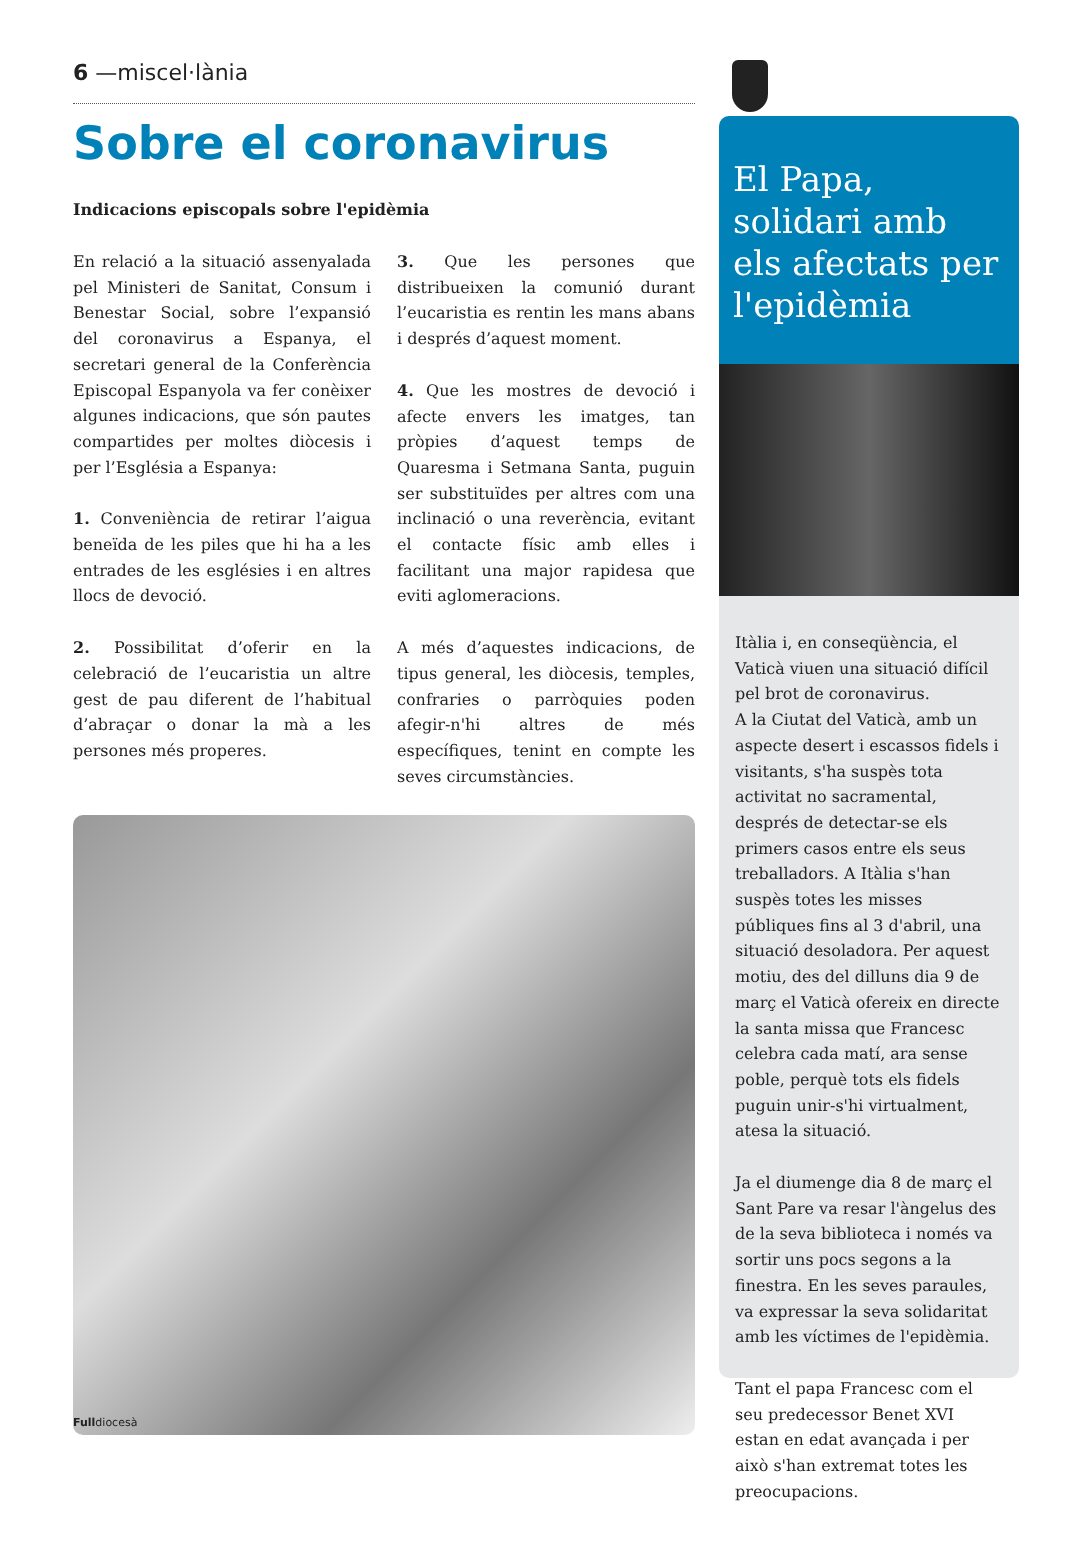6 —miscel·lània
Sobre el coronavirus
Indicacions episcopals sobre l'epidèmia
En relació a la situació assenyalada pel Ministeri de Sanitat, Consum i Benestar Social, sobre l’expansió del coronavirus a Espanya, el secretari general de la Conferència Episcopal Espanyola va fer conèixer algunes indicacions, que són pautes compartides per moltes diòcesis i per l’Església a Espanya:
1. Conveniència de retirar l’aigua beneïda de les piles que hi ha a les entrades de les esglésies i en altres llocs de devoció.
2. Possibilitat d’oferir en la celebració de l’eucaristia un altre gest de pau diferent de l’habitual d’abraçar o donar la mà a les persones més properes.
3. Que les persones que distribueixen la comunió durant l’eucaristia es rentin les mans abans i després d’aquest moment.
4. Que les mostres de devoció i afecte envers les imatges, tan pròpies d’aquest temps de Quaresma i Setmana Santa, puguin ser substituïdes per altres com una inclinació o una reverència, evitant el contacte físic amb elles i facilitant una major rapidesa que eviti aglomeracions.
A més d’aquestes indicacions, de tipus general, les diòcesis, temples, confraries o parròquies poden afegir-n'hi altres de més específiques, tenint en compte les seves circumstàncies.
El Papa, solidari amb els afectats per l'epidèmia
Itàlia i, en conseqüència, el Vaticà viuen una situació difícil pel brot de coronavirus.
A la Ciutat del Vaticà, amb un aspecte desert i escassos fidels i visitants, s'ha suspès tota activitat no sacramental, després de detectar-se els primers casos entre els seus treballadors. A Itàlia s'han suspès totes les misses públiques fins al 3 d'abril, una situació desoladora. Per aquest motiu, des del dilluns dia 9 de març el Vaticà ofereix en directe la santa missa que Francesc celebra cada matí, ara sense poble, perquè tots els fidels puguin unir-s'hi virtualment, atesa la situació.
Ja el diumenge dia 8 de març el Sant Pare va resar l'àngelus des de la seva biblioteca i només va sortir uns pocs segons a la finestra. En les seves paraules, va expressar la seva solidaritat amb les víctimes de l'epidèmia.
Tant el papa Francesc com el seu predecessor Benet XVI estan en edat avançada i per això s'han extremat totes les preocupacions.
Fulldiocesà